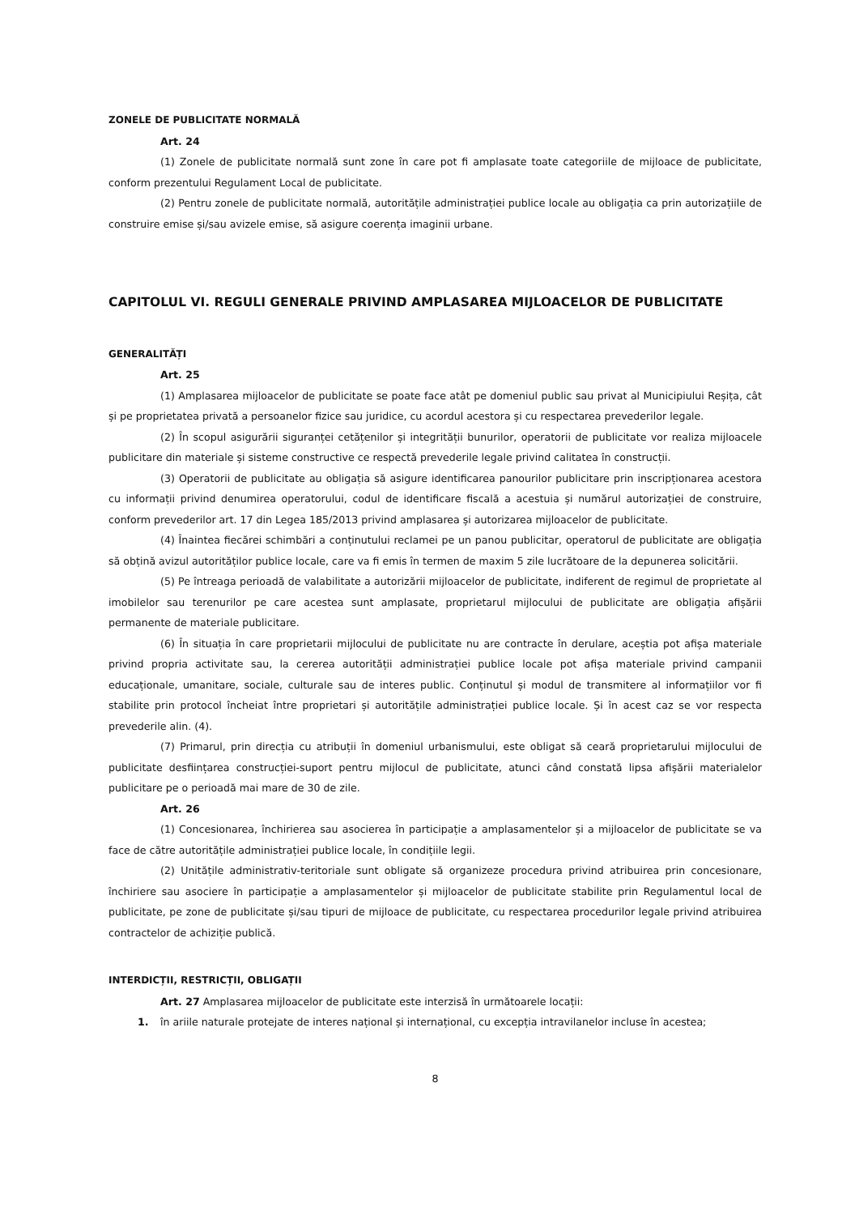ZONELE DE PUBLICITATE NORMALĂ
Art. 24
(1) Zonele de publicitate normală sunt zone în care pot fi amplasate toate categoriile de mijloace de publicitate, conform prezentului Regulament Local de publicitate.
(2) Pentru zonele de publicitate normală, autoritățile administrației publice locale au obligația ca prin autorizațiile de construire emise și/sau avizele emise, să asigure coerența imaginii urbane.
CAPITOLUL VI. REGULI GENERALE PRIVIND AMPLASAREA MIJLOACELOR DE PUBLICITATE
GENERALITĂȚI
Art. 25
(1) Amplasarea mijloacelor de publicitate se poate face atât pe domeniul public sau privat al Municipiului Reșița, cât și pe proprietatea privată a persoanelor fizice sau juridice, cu acordul acestora și cu respectarea prevederilor legale.
(2) În scopul asigurării siguranței cetățenilor și integrității bunurilor, operatorii de publicitate vor realiza mijloacele publicitare din materiale și sisteme constructive ce respectă prevederile legale privind calitatea în construcții.
(3) Operatorii de publicitate au obligația să asigure identificarea panourilor publicitare prin inscripționarea acestora cu informații privind denumirea operatorului, codul de identificare fiscală a acestuia și numărul autorizației de construire, conform prevederilor art. 17 din Legea 185/2013 privind amplasarea și autorizarea mijloacelor de publicitate.
(4) Înaintea fiecărei schimbări a conținutului reclamei pe un panou publicitar, operatorul de publicitate are obligația să obțină avizul autorităților publice locale, care va fi emis în termen de maxim 5 zile lucrătoare de la depunerea solicitării.
(5) Pe întreaga perioadă de valabilitate a autorizării mijloacelor de publicitate, indiferent de regimul de proprietate al imobilelor sau terenurilor pe care acestea sunt amplasate, proprietarul mijlocului de publicitate are obligația afișării permanente de materiale publicitare.
(6) În situația în care proprietarii mijlocului de publicitate nu are contracte în derulare, aceștia pot afișa materiale privind propria activitate sau, la cererea autorității administrației publice locale pot afișa materiale privind campanii educaționale, umanitare, sociale, culturale sau de interes public. Conținutul și modul de transmitere al informațiilor vor fi stabilite prin protocol încheiat între proprietari și autoritățile administrației publice locale. Și în acest caz se vor respecta prevederile alin. (4).
(7) Primarul, prin direcția cu atribuții în domeniul urbanismului, este obligat să ceară proprietarului mijlocului de publicitate desființarea construcției-suport pentru mijlocul de publicitate, atunci când constată lipsa afișării materialelor publicitare pe o perioadă mai mare de 30 de zile.
Art. 26
(1) Concesionarea, închirierea sau asocierea în participație a amplasamentelor și a mijloacelor de publicitate se va face de către autoritățile administrației publice locale, în condițiile legii.
(2) Unitățile administrativ-teritoriale sunt obligate să organizeze procedura privind atribuirea prin concesionare, închiriere sau asociere în participație a amplasamentelor și mijloacelor de publicitate stabilite prin Regulamentul local de publicitate, pe zone de publicitate și/sau tipuri de mijloace de publicitate, cu respectarea procedurilor legale privind atribuirea contractelor de achiziție publică.
INTERDICȚII, RESTRICȚII, OBLIGAȚII
Art. 27 Amplasarea mijloacelor de publicitate este interzisă în următoarele locații:
1. în ariile naturale protejate de interes național și internațional, cu excepția intravilanelor incluse în acestea;
8